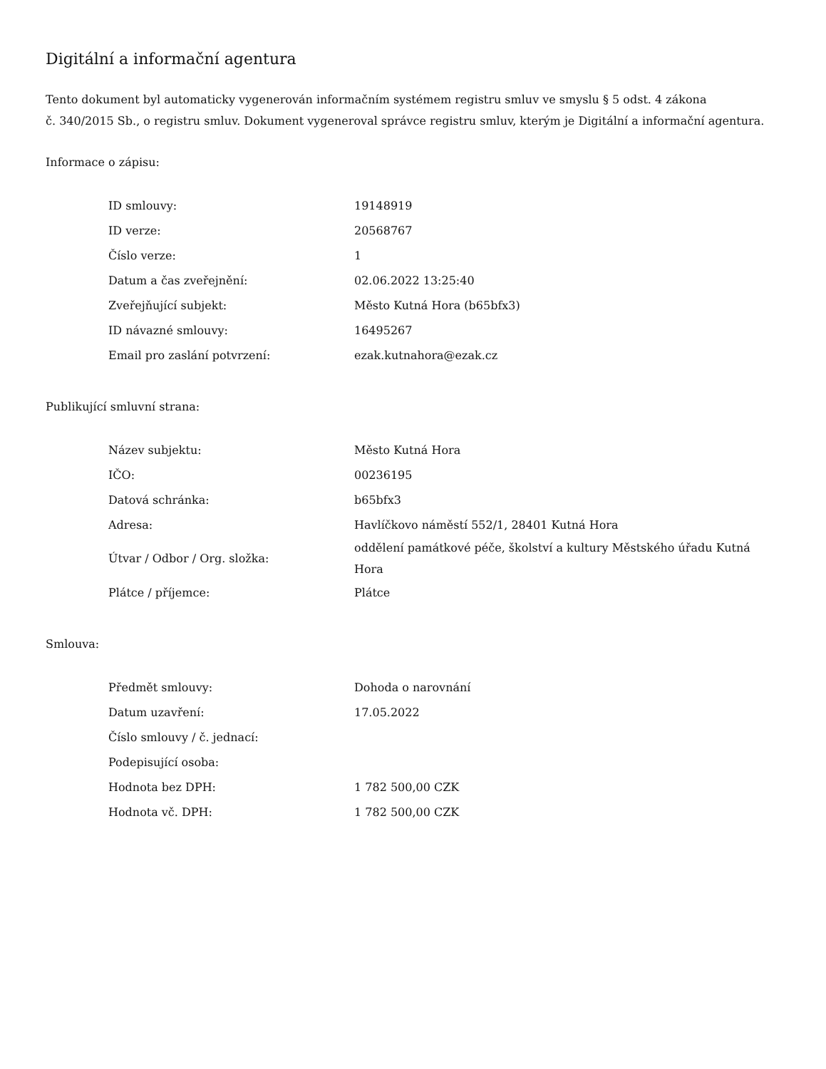Digitální a informační agentura
Tento dokument byl automaticky vygenerován informačním systémem registru smluv ve smyslu § 5 odst. 4 zákona
č. 340/2015 Sb., o registru smluv. Dokument vygeneroval správce registru smluv, kterým je Digitální a informační agentura.
Informace o zápisu:
| ID smlouvy: | 19148919 |
| ID verze: | 20568767 |
| Číslo verze: | 1 |
| Datum a čas zveřejnění: | 02.06.2022 13:25:40 |
| Zveřejňující subjekt: | Město Kutná Hora (b65bfx3) |
| ID návazné smlouvy: | 16495267 |
| Email pro zaslání potvrzení: | ezak.kutnahora@ezak.cz |
Publikující smluvní strana:
| Název subjektu: | Město Kutná Hora |
| IČO: | 00236195 |
| Datová schránka: | b65bfx3 |
| Adresa: | Havlíčkovo náměstí 552/1, 28401 Kutná Hora |
| Útvar / Odbor / Org. složka: | oddělení památkové péče, školství a kultury Městského úřadu Kutná Hora |
| Plátce / příjemce: | Plátce |
Smlouva:
| Předmět smlouvy: | Dohoda o narovnání |
| Datum uzavření: | 17.05.2022 |
| Číslo smlouvy / č. jednací: | |
| Podepisující osoba: | |
| Hodnota bez DPH: | 1 782 500,00 CZK |
| Hodnota vč. DPH: | 1 782 500,00 CZK |